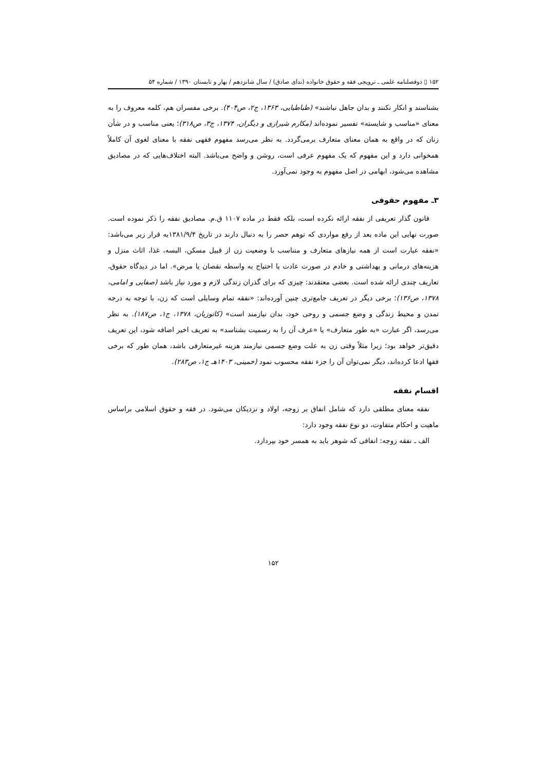۱۵۲ ▯ دوفصلنامه علمی ـ ترویجی فقه و حقوق خانواده (ندای صادق) / سال شانزدهم / بهار و تابستان ۱۳۹۰ / شماره ۵۴
بشناسند و انکار نکنند و بدان جاهل نباشند» (طباطبایی، ۱۳۶۳، ج۲، ص۴۰۴). برخی مفسران هم، کلمه معروف را به معنای «مناسب و شایسته» تفسیر نموده‌اند (مکارم شیرازی و دیگران، ۱۳۷۴، ج۳، ص۳۱۸)؛ یعنی مناسب و در شأن زنان که در واقع به همان معنای متعارف برمی‌گردد. به نظر می‌رسد مفهوم فقهی نفقه با معنای لغوی آن کاملاً همخوانی دارد و این مفهوم که یک مفهوم عرفی است، روشن و واضح می‌باشد. البته اختلاف‌هایی که در مصادیق مشاهده می‌شود، ابهامی در اصل مفهوم به وجود نمی‌آورد.
۳ـ مفهوم حقوقی
قانون گذار تعریفی از نفقه ارائه نکرده است، بلکه فقط در ماده ۱۱۰۷ ق.م. مصادیق نفقه را ذکر نموده است. صورت نهایی این ماده بعد از رفع مواردی که توهم حصر را به دنبال دارند در تاریخ ۱۳۸۱/۹/۴به قرار زیر می‌باشد: «نفقه عبارت است از همه نیازهای متعارف و متناسب با وضعیت زن از قبیل مسکن، البسه، غذا، اثاث منزل و هزینه‌های درمانی و بهداشتی و خادم در صورت عادت یا احتیاج به واسطه نقصان یا مرض». اما در دیدگاه حقوق، تعاریف چندی ارائه شده است. بعضی معتقدند: چیزی که برای گذران زندگی لازم و مورد نیاز باشد (صفایی و امامی، ۱۳۷۸، ص۱۳۶)؛ برخی دیگر در تعریف جامع‌تری چنین آورده‌اند: «نفقه تمام وسایلی است که زن، با توجه به درجه تمدن و محیط زندگی و وضع جسمی و روحی خود، بدان نیازمند است» (کاتوزیان، ۱۳۷۸، ج۱، ص۱۸۷). به نظر می‌رسد، اگر عبارت «به طور متعارف» یا «عرف آن را به رسمیت بشناسد» به تعریف اخیر اضافه شود، این تعریف دقیق‌تر خواهد بود؛ زیرا مثلاً وقتی زن به علت وضع جسمی نیازمند هزینه غیرمتعارفی باشد، همان طور که برخی فقها ادعا کرده‌اند، دیگر نمی‌توان آن را جزء نفقه محسوب نمود (خمینی، ۱۴۰۳هـ ج۱، ص۲۸۳).
اقسام نفقه
نفقه معنای مطلقی دارد که شامل انفاق بر زوجه، اولاد و نزدیکان می‌شود. در فقه و حقوق اسلامی براساس ماهیت و احکام متفاوت، دو نوع نفقه وجود دارد:
الف ـ نفقه زوجه: انفاقی که شوهر باید به همسر خود بپردازد.
۱۵۲